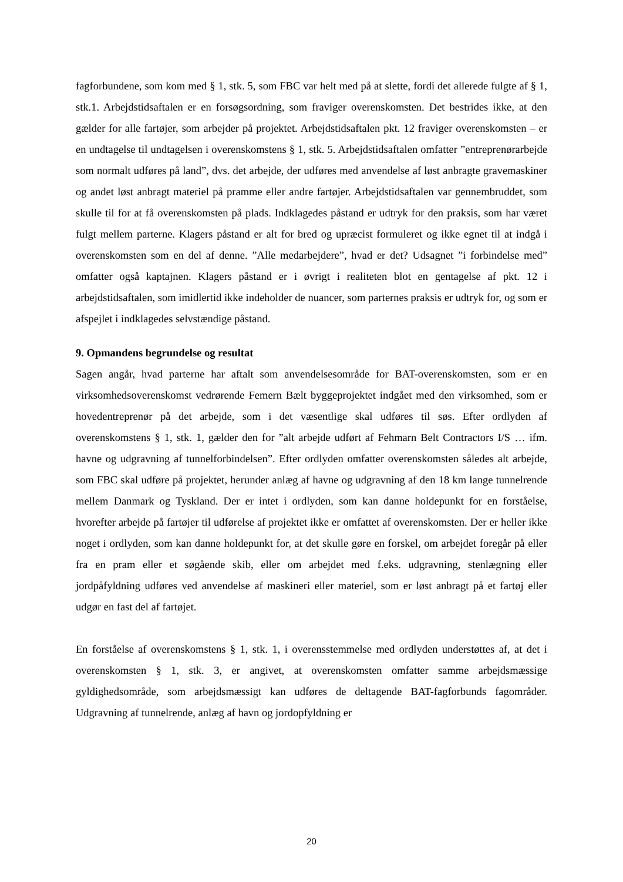fagforbundene, som kom med § 1, stk. 5, som FBC var helt med på at slette, fordi det allerede fulgte af § 1, stk.1. Arbejdstidsaftalen er en forsøgsordning, som fraviger overenskomsten. Det bestrides ikke, at den gælder for alle fartøjer, som arbejder på projektet. Arbejdstidsaftalen pkt. 12 fraviger overenskomsten – er en undtagelse til undtagelsen i overenskomstens § 1, stk. 5. Arbejdstidsaftalen omfatter ”entreprenørarbejde som normalt udføres på land”, dvs. det arbejde, der udføres med anvendelse af løst anbragte gravemaskiner og andet løst anbragt materiel på pramme eller andre fartøjer. Arbejdstidsaftalen var gennembruddet, som skulle til for at få overenskomsten på plads. Indklagedes påstand er udtryk for den praksis, som har været fulgt mellem parterne. Klagers påstand er alt for bred og upræcist formuleret og ikke egnet til at indgå i overenskomsten som en del af denne. ”Alle medarbejdere”, hvad er det? Udsagnet ”i forbindelse med” omfatter også kaptajnen. Klagers påstand er i øvrigt i realiteten blot en gentagelse af pkt. 12 i arbejdstidsaftalen, som imidlertid ikke indeholder de nuancer, som parternes praksis er udtryk for, og som er afspejlet i indklagedes selvstændige påstand.
9. Opmandens begrundelse og resultat
Sagen angår, hvad parterne har aftalt som anvendelsesområde for BAT-overenskomsten, som er en virksomhedsoverenskomst vedrørende Femern Bælt byggeprojektet indgået med den virksomhed, som er hovedentreprenør på det arbejde, som i det væsentlige skal udføres til søs. Efter ordlyden af overenskomstens § 1, stk. 1, gælder den for ”alt arbejde udført af Fehmarn Belt Contractors I/S … ifm. havne og udgravning af tunnelforbindelsen”. Efter ordlyden omfatter overenskomsten således alt arbejde, som FBC skal udføre på projektet, herunder anlæg af havne og udgravning af den 18 km lange tunnelrende mellem Danmark og Tyskland. Der er intet i ordlyden, som kan danne holdepunkt for en forståelse, hvorefter arbejde på fartøjer til udførelse af projektet ikke er omfattet af overenskomsten. Der er heller ikke noget i ordlyden, som kan danne holdepunkt for, at det skulle gøre en forskel, om arbejdet foregår på eller fra en pram eller et søgående skib, eller om arbejdet med f.eks. udgravning, stenlægning eller jordpåfyldning udføres ved anvendelse af maskineri eller materiel, som er løst anbragt på et fartøj eller udgør en fast del af fartøjet.
En forståelse af overenskomstens § 1, stk. 1, i overensstemmelse med ordlyden understøttes af, at det i overenskomsten § 1, stk. 3, er angivet, at overenskomsten omfatter samme arbejdsmæssige gyldighedsområde, som arbejdsmæssigt kan udføres de deltagende BAT-fagforbunds fagområder. Udgravning af tunnelrende, anlæg af havn og jordopfyldning er
20